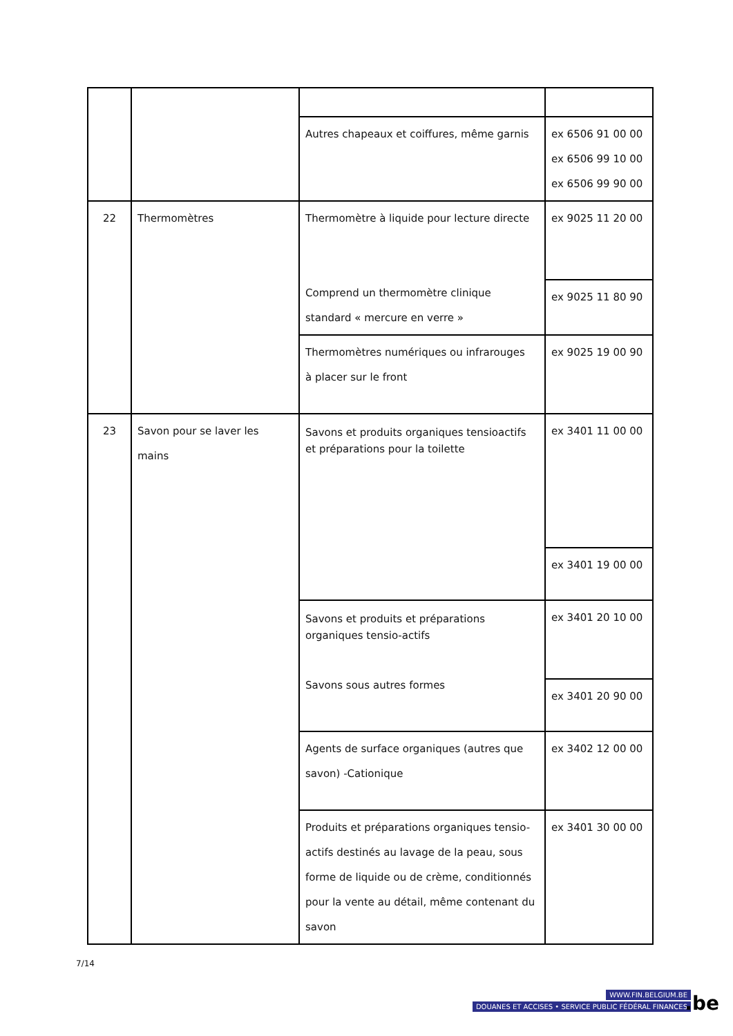| | | Autres chapeaux et coiffures, même garnis | ex 6506 91 00 00 ex 6506 99 10 00 ex 6506 99 90 00 |
| 22 | Thermomètres | Thermomètre à liquide pour lecture directe Comprend un thermomètre clinique standard « mercure en verre » | ex 9025 11 20 00 |
| | | | ex 9025 11 80 90 |
| | | Thermomètres numériques ou infrarouges à placer sur le front | ex 9025 19 00 90 |
| 23 | Savon pour se laver les mains | Savons et produits organiques tensioactifs et préparations pour la toilette | ex 3401 11 00 00 |
| | | | ex 3401 19 00 00 |
| | | Savons et produits et préparations organiques tensio-actifs Savons sous autres formes | ex 3401 20 10 00 |
| | | | ex 3401 20 90 00 |
| | | Agents de surface organiques (autres que savon) -Cationique | ex 3402 12 00 00 |
| | | Produits et préparations organiques tensio- actifs destinés au lavage de la peau, sous forme de liquide ou de crème, conditionnés pour la vente au détail, même contenant du savon | ex 3401 30 00 00 |
7/14
WWW.FIN.BELGIUM.BE
DOUANES ET ACCISES • SERVICE PUBLIC FÉDÉRAL FINANCES
.be